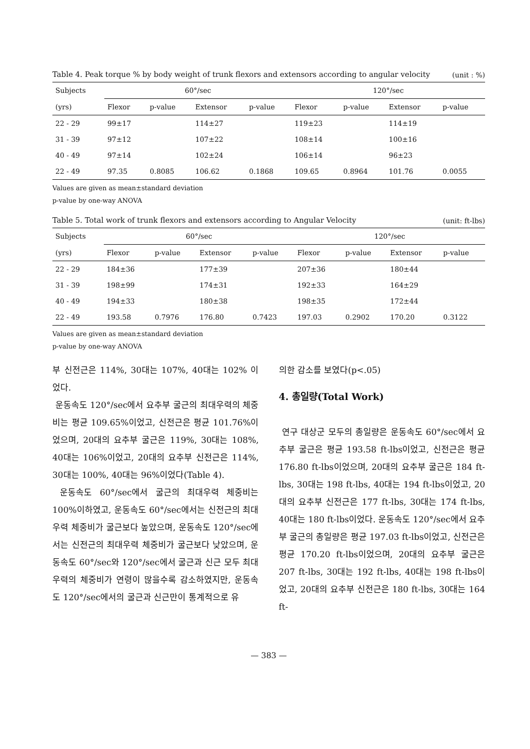Table 4. Peak torque % by body weight of trunk flexors and extensors according to angular velocity (unit : %)
| Subjects | 60°/sec | | | | 120°/sec | | | |
| --- | --- | --- | --- | --- | --- | --- | --- | --- |
| (yrs) | Flexor | p-value | Extensor | p-value | Flexor | p-value | Extensor | p-value |
| 22 - 29 | 99±17 | | 114±27 | | 119±23 | | 114±19 | |
| 31 - 39 | 97±12 | | 107±22 | | 108±14 | | 100±16 | |
| 40 - 49 | 97±14 | | 102±24 | | 106±14 | | 96±23 | |
| 22 - 49 | 97.35 | 0.8085 | 106.62 | 0.1868 | 109.65 | 0.8964 | 101.76 | 0.0055 |
Values are given as mean±standard deviation
p-value by one-way ANOVA
Table 5. Total work of trunk flexors and extensors according to Angular Velocity (unit: ft-lbs)
| Subjects | 60°/sec | | | | 120°/sec | | | |
| --- | --- | --- | --- | --- | --- | --- | --- | --- |
| (yrs) | Flexor | p-value | Extensor | p-value | Flexor | p-value | Extensor | p-value |
| 22 - 29 | 184±36 | | 177±39 | | 207±36 | | 180±44 | |
| 31 - 39 | 198±99 | | 174±31 | | 192±33 | | 164±29 | |
| 40 - 49 | 194±33 | | 180±38 | | 198±35 | | 172±44 | |
| 22 - 49 | 193.58 | 0.7976 | 176.80 | 0.7423 | 197.03 | 0.2902 | 170.20 | 0.3122 |
Values are given as mean±standard deviation
p-value by one-way ANOVA
부 신전근은 114%, 30대는 107%, 40대는 102% 이었다.
운동속도 120°/sec에서 요추부 굴근의 최대우력의 체중비는 평균 109.65%이었고, 신전근은 평균 101.76%이었으며, 20대의 요추부 굴근은 119%, 30대는 108%, 40대는 106%이었고, 20대의 요추부 신전근은 114%, 30대는 100%, 40대는 96%이었다(Table 4).
운동속도 60°/sec에서 굴근의 최대우력 체중비는 100%이하였고, 운동속도 60°/sec에서는 신전근의 최대우력 체중비가 굴근보다 높았으며, 운동속도 120°/sec에서는 신전근의 최대우력 체중비가 굴근보다 낮았으며, 운동속도 60°/sec와 120°/sec에서 굴근과 신근 모두 최대우력의 체중비가 연령이 많을수록 감소하였지만, 운동속도 120°/sec에서의 굴근과 신근만이 통계적으로 유
의한 감소를 보였다(p<.05)
4. 총일량(Total Work)
연구 대상군 모두의 총일량은 운동속도 60°/sec에서 요추부 굴근은 평균 193.58 ft-lbs이었고, 신전근은 평균 176.80 ft-lbs이었으며, 20대의 요추부 굴근은 184 ft-lbs, 30대는 198 ft-lbs, 40대는 194 ft-lbs이었고, 20대의 요추부 신전근은 177 ft-lbs, 30대는 174 ft-lbs, 40대는 180 ft-lbs이었다. 운동속도 120°/sec에서 요추부 굴근의 총일량은 평균 197.03 ft-lbs이었고, 신전근은 평균 170.20 ft-lbs이었으며, 20대의 요추부 굴근은 207 ft-lbs, 30대는 192 ft-lbs, 40대는 198 ft-lbs이었고, 20대의 요추부 신전근은 180 ft-lbs, 30대는 164 ft-
— 383 —